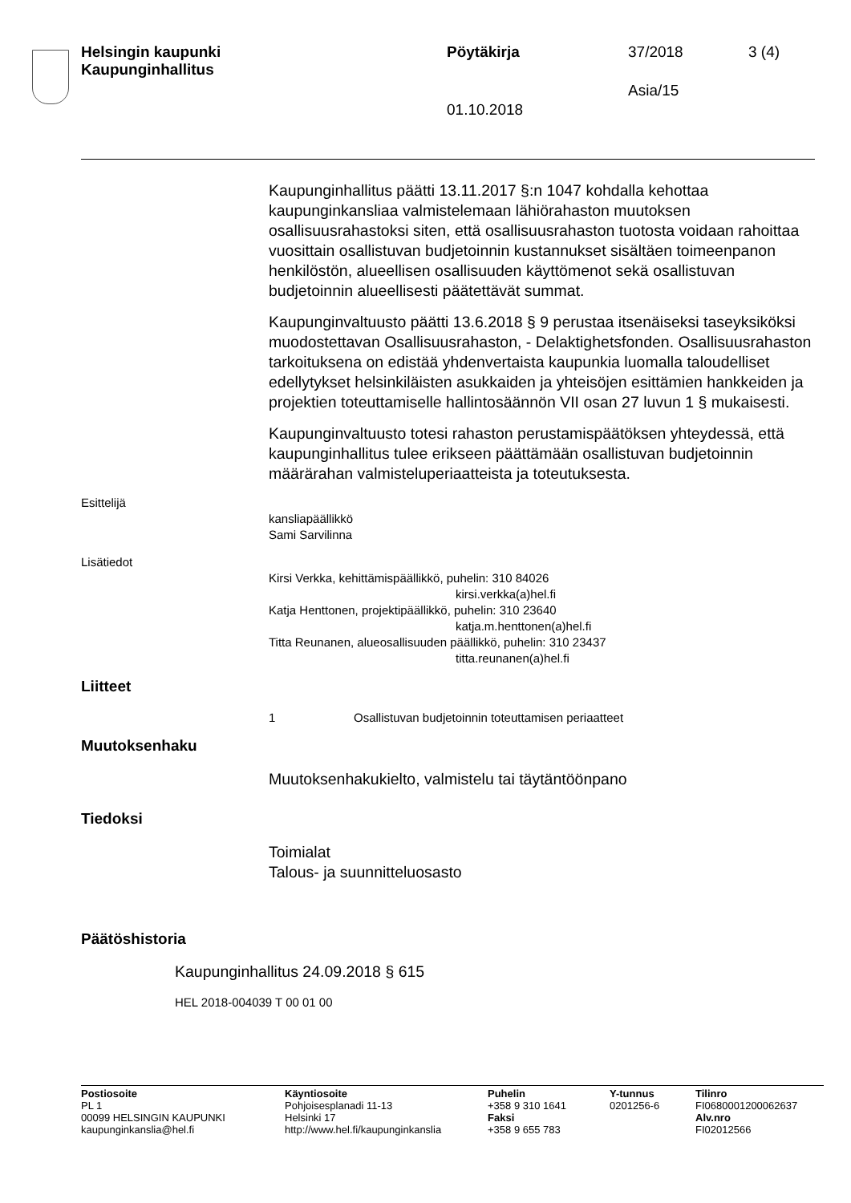Helsingin kaupunki
Kaupunginhallitus
Pöytäkirja 37/2018 3 (4)
Asia/15
01.10.2018
Kaupunginhallitus päätti 13.11.2017 §:n 1047 kohdalla kehottaa kaupunginkansliaa valmistelemaan lähiörahaston muutoksen osallisuusrahastoksi siten, että osallisuusrahaston tuotosta voidaan rahoittaa vuosittain osallistuvan budjetoinnin kustannukset sisältäen toimeenpanon henkilöstön, alueellisen osallisuuden käyttömenot sekä osallistuvan budjetoinnin alueellisesti päätettävät summat.
Kaupunginvaltuusto päätti 13.6.2018 § 9 perustaa itsenäiseksi taseyksiköksi muodostettavan Osallisuusrahaston, - Delaktighetsfonden. Osallisuusrahaston tarkoituksena on edistää yhdenvertaista kaupunkia luomalla taloudelliset edellytykset helsinkiläisten asukkaiden ja yhteisöjen esittämien hankkeiden ja projektien toteuttamiselle hallintosäännön VII osan 27 luvun 1 § mukaisesti.
Kaupunginvaltuusto totesi rahaston perustamispäätöksen yhteydessä, että kaupunginhallitus tulee erikseen päättämään osallistuvan budjetoinnin määrärahan valmisteluperiaatteista ja toteutuksesta.
Esittelijä
kansliapäällikkö
Sami Sarvilinna
Lisätiedot
Kirsi Verkka, kehittämispäällikkö, puhelin: 310 84026
kirsi.verkka(a)hel.fi
Katja Henttonen, projektipäällikkö, puhelin: 310 23640
katja.m.henttonen(a)hel.fi
Titta Reunanen, alueosallisuuden päällikkö, puhelin: 310 23437
titta.reunanen(a)hel.fi
Liitteet
1 Osallistuvan budjetoinnin toteuttamisen periaatteet
Muutoksenhaku
Muutoksenhakukielto, valmistelu tai täytäntöönpano
Tiedoksi
Toimialat
Talous- ja suunnitteluosasto
Päätöshistoria
Kaupunginhallitus 24.09.2018 § 615
HEL 2018-004039 T 00 01 00
Postiosoite
PL 1
00099 HELSINGIN KAUPUNKI
kaupunginkanslia@hel.fi
Käyntiosoite
Pohjoisesplanadi 11-13
Helsinki 17
http://www.hel.fi/kaupunginkanslia
Puhelin
+358 9 310 1641
Faksi
+358 9 655 783
Y-tunnus
0201256-6
Tilinro
FI0680001200062637
Alv.nro
FI02012566